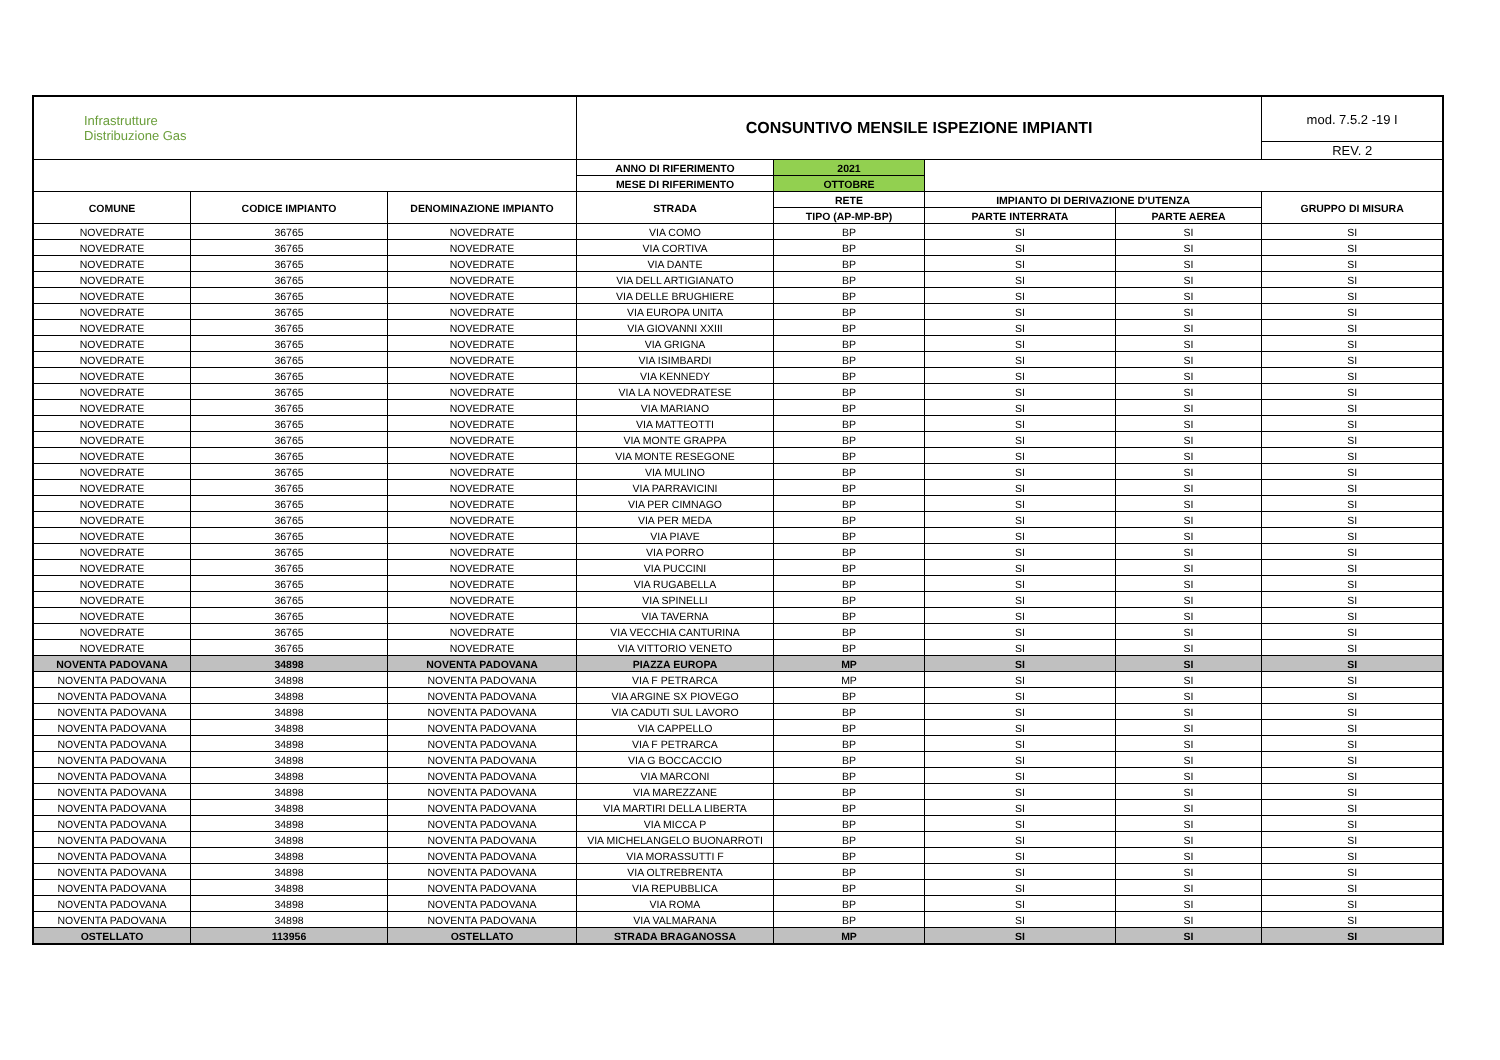| Infrastrutture Distribuzione Gas | | | CONSUNTIVO MENSILE ISPEZIONE IMPIANTI | | | | mod. 7.5.2 -19 I |
| | | | | | | | REV. 2 |
| | | | ANNO DI RIFERIMENTO | 2021 | | | |
| | | | MESE DI RIFERIMENTO | OTTOBRE | | | |
| COMUNE | CODICE IMPIANTO | DENOMINAZIONE IMPIANTO | STRADA | RETE | IMPIANTO DI DERIVAZIONE D'UTENZA | | GRUPPO DI MISURA |
| | | | | TIPO (AP-MP-BP) | PARTE INTERRATA | PARTE AEREA | |
| NOVEDRATE | 36765 | NOVEDRATE | VIA COMO | BP | SI | SI | SI |
| NOVEDRATE | 36765 | NOVEDRATE | VIA CORTIVA | BP | SI | SI | SI |
| NOVEDRATE | 36765 | NOVEDRATE | VIA DANTE | BP | SI | SI | SI |
| NOVEDRATE | 36765 | NOVEDRATE | VIA DELL ARTIGIANATO | BP | SI | SI | SI |
| NOVEDRATE | 36765 | NOVEDRATE | VIA DELLE BRUGHIERE | BP | SI | SI | SI |
| NOVEDRATE | 36765 | NOVEDRATE | VIA EUROPA UNITA | BP | SI | SI | SI |
| NOVEDRATE | 36765 | NOVEDRATE | VIA GIOVANNI XXIII | BP | SI | SI | SI |
| NOVEDRATE | 36765 | NOVEDRATE | VIA GRIGNA | BP | SI | SI | SI |
| NOVEDRATE | 36765 | NOVEDRATE | VIA ISIMBARDI | BP | SI | SI | SI |
| NOVEDRATE | 36765 | NOVEDRATE | VIA KENNEDY | BP | SI | SI | SI |
| NOVEDRATE | 36765 | NOVEDRATE | VIA LA NOVEDRATESE | BP | SI | SI | SI |
| NOVEDRATE | 36765 | NOVEDRATE | VIA MARIANO | BP | SI | SI | SI |
| NOVEDRATE | 36765 | NOVEDRATE | VIA MATTEOTTI | BP | SI | SI | SI |
| NOVEDRATE | 36765 | NOVEDRATE | VIA MONTE GRAPPA | BP | SI | SI | SI |
| NOVEDRATE | 36765 | NOVEDRATE | VIA MONTE RESEGONE | BP | SI | SI | SI |
| NOVEDRATE | 36765 | NOVEDRATE | VIA MULINO | BP | SI | SI | SI |
| NOVEDRATE | 36765 | NOVEDRATE | VIA PARRAVICINI | BP | SI | SI | SI |
| NOVEDRATE | 36765 | NOVEDRATE | VIA PER CIMNAGO | BP | SI | SI | SI |
| NOVEDRATE | 36765 | NOVEDRATE | VIA PER MEDA | BP | SI | SI | SI |
| NOVEDRATE | 36765 | NOVEDRATE | VIA PIAVE | BP | SI | SI | SI |
| NOVEDRATE | 36765 | NOVEDRATE | VIA PORRO | BP | SI | SI | SI |
| NOVEDRATE | 36765 | NOVEDRATE | VIA PUCCINI | BP | SI | SI | SI |
| NOVEDRATE | 36765 | NOVEDRATE | VIA RUGABELLA | BP | SI | SI | SI |
| NOVEDRATE | 36765 | NOVEDRATE | VIA SPINELLI | BP | SI | SI | SI |
| NOVEDRATE | 36765 | NOVEDRATE | VIA TAVERNA | BP | SI | SI | SI |
| NOVEDRATE | 36765 | NOVEDRATE | VIA VECCHIA CANTURINA | BP | SI | SI | SI |
| NOVEDRATE | 36765 | NOVEDRATE | VIA VITTORIO VENETO | BP | SI | SI | SI |
| NOVENTA PADOVANA | 34898 | NOVENTA PADOVANA | PIAZZA EUROPA | MP | SI | SI | SI |
| NOVENTA PADOVANA | 34898 | NOVENTA PADOVANA | VIA F PETRARCA | MP | SI | SI | SI |
| NOVENTA PADOVANA | 34898 | NOVENTA PADOVANA | VIA ARGINE SX PIOVEGO | BP | SI | SI | SI |
| NOVENTA PADOVANA | 34898 | NOVENTA PADOVANA | VIA CADUTI SUL LAVORO | BP | SI | SI | SI |
| NOVENTA PADOVANA | 34898 | NOVENTA PADOVANA | VIA CAPPELLO | BP | SI | SI | SI |
| NOVENTA PADOVANA | 34898 | NOVENTA PADOVANA | VIA F PETRARCA | BP | SI | SI | SI |
| NOVENTA PADOVANA | 34898 | NOVENTA PADOVANA | VIA G BOCCACCIO | BP | SI | SI | SI |
| NOVENTA PADOVANA | 34898 | NOVENTA PADOVANA | VIA MARCONI | BP | SI | SI | SI |
| NOVENTA PADOVANA | 34898 | NOVENTA PADOVANA | VIA MAREZZANE | BP | SI | SI | SI |
| NOVENTA PADOVANA | 34898 | NOVENTA PADOVANA | VIA MARTIRI DELLA LIBERTA | BP | SI | SI | SI |
| NOVENTA PADOVANA | 34898 | NOVENTA PADOVANA | VIA MICCA P | BP | SI | SI | SI |
| NOVENTA PADOVANA | 34898 | NOVENTA PADOVANA | VIA MICHELANGELO BUONARROTI | BP | SI | SI | SI |
| NOVENTA PADOVANA | 34898 | NOVENTA PADOVANA | VIA MORASSUTTI F | BP | SI | SI | SI |
| NOVENTA PADOVANA | 34898 | NOVENTA PADOVANA | VIA OLTREBRENTA | BP | SI | SI | SI |
| NOVENTA PADOVANA | 34898 | NOVENTA PADOVANA | VIA REPUBBLICA | BP | SI | SI | SI |
| NOVENTA PADOVANA | 34898 | NOVENTA PADOVANA | VIA ROMA | BP | SI | SI | SI |
| NOVENTA PADOVANA | 34898 | NOVENTA PADOVANA | VIA VALMARANA | BP | SI | SI | SI |
| OSTELLATO | 113956 | OSTELLATO | STRADA BRAGANOSSA | MP | SI | SI | SI |